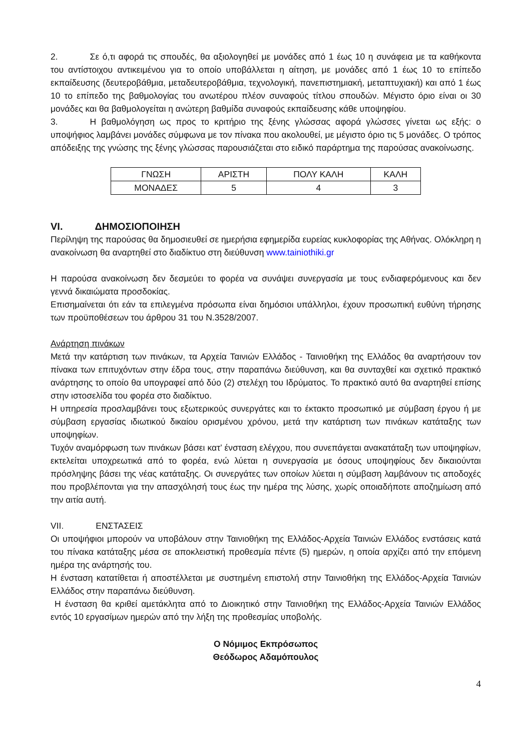2. Σε ό,τι αφορά τις σπουδές, θα αξιολογηθεί με μονάδες από 1 έως 10 η συνάφεια με τα καθήκοντα του αντίστοιχου αντικειμένου για το οποίο υποβάλλεται η αίτηση, με μονάδες από 1 έως 10 το επίπεδο εκπαίδευσης (δευτεροβάθμια, μεταδευτεροβάθμια, τεχνολογική, πανεπιστημιακή, μεταπτυχιακή) και από 1 έως 10 το επίπεδο της βαθμολογίας του ανωτέρου πλέον συναφούς τίτλου σπουδών. Μέγιστο όριο είναι οι 30 μονάδες και θα βαθμολογείται η ανώτερη βαθμίδα συναφούς εκπαίδευσης κάθε υποψηφίου.
3. Η βαθμολόγηση ως προς το κριτήριο της ξένης γλώσσας αφορά γλώσσες γίνεται ως εξής: ο υποψήφιος λαμβάνει μονάδες σύμφωνα με τον πίνακα που ακολουθεί, με μέγιστο όριο τις 5 μονάδες. Ο τρόπος απόδειξης της γνώσης της ξένης γλώσσας παρουσιάζεται στο ειδικό παράρτημα της παρούσας ανακοίνωσης.
| ΓΝΩΣΗ | ΑΡΙΣΤΗ | ΠΟΛΥ ΚΑΛΗ | ΚΑΛΗ |
| ΜΟΝΑΔΕΣ | 5 | 4 | 3 |
VI. ΔΗΜΟΣΙΟΠΟΙΗΣΗ
Περίληψη της παρούσας θα δημοσιευθεί σε ημερήσια εφημερίδα ευρείας κυκλοφορίας της Αθήνας. Ολόκληρη η ανακοίνωση θα αναρτηθεί στο διαδίκτυο στη διεύθυνση www.tainiothiki.gr
Η παρούσα ανακοίνωση δεν δεσμεύει το φορέα να συνάψει συνεργασία με τους ενδιαφερόμενους και δεν γεννά δικαιώματα προσδοκίας.
Επισημαίνεται ότι εάν τα επιλεγμένα πρόσωπα είναι δημόσιοι υπάλληλοι, έχουν προσωπική ευθύνη τήρησης των προϋποθέσεων του άρθρου 31 του Ν.3528/2007.
Ανάρτηση πινάκων
Μετά την κατάρτιση των πινάκων, τα Αρχεία Ταινιών Ελλάδος - Ταινιοθήκη της Ελλάδος θα αναρτήσουν τον πίνακα των επιτυχόντων στην έδρα τους, στην παραπάνω διεύθυνση, και θα συνταχθεί και σχετικό πρακτικό ανάρτησης το οποίο θα υπογραφεί από δύο (2) στελέχη του Ιδρύματος. Το πρακτικό αυτό θα αναρτηθεί επίσης στην ιστοσελίδα του φορέα στο διαδίκτυο.
Η υπηρεσία προσλαμβάνει τους εξωτερικούς συνεργάτες και το έκτακτο προσωπικό με σύμβαση έργου ή με σύμβαση εργασίας ιδιωτικού δικαίου ορισμένου χρόνου, μετά την κατάρτιση των πινάκων κατάταξης των υποψηφίων.
Τυχόν αναμόρφωση των πινάκων βάσει κατ’ ένσταση ελέγχου, που συνεπάγεται ανακατάταξη των υποψηφίων, εκτελείται υποχρεωτικά από το φορέα, ενώ λύεται η συνεργασία με όσους υποψηφίους δεν δικαιούνται πρόσληψης βάσει της νέας κατάταξης. Οι συνεργάτες των οποίων λύεται η σύμβαση λαμβάνουν τις αποδοχές που προβλέπονται για την απασχόλησή τους έως την ημέρα της λύσης, χωρίς οποιαδήποτε αποζημίωση από την αιτία αυτή.
VII. ΕΝΣΤΑΣΕΙΣ
Οι υποψήφιοι μπορούν να υποβάλουν στην Ταινιοθήκη της Ελλάδος-Αρχεία Ταινιών Ελλάδος ενστάσεις κατά του πίνακα κατάταξης μέσα σε αποκλειστική προθεσμία πέντε (5) ημερών, η οποία αρχίζει από την επόμενη ημέρα της ανάρτησής του.
Η ένσταση κατατίθεται ή αποστέλλεται με συστημένη επιστολή στην Ταινιοθήκη της Ελλάδος-Αρχεία Ταινιών Ελλάδος στην παραπάνω διεύθυνση.
Η ένσταση θα κριθεί αμετάκλητα από το Διοικητικό στην Ταινιοθήκη της Ελλάδος-Αρχεία Ταινιών Ελλάδος εντός 10 εργασίμων ημερών από την λήξη της προθεσμίας υποβολής.
Ο Νόμιμος Εκπρόσωπος
Θεόδωρος Αδαμόπουλος
4